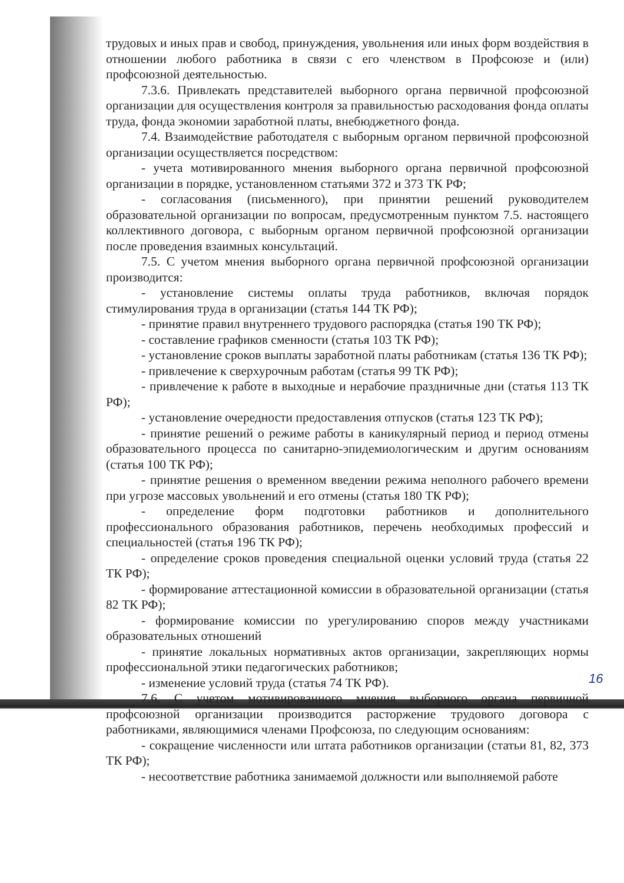трудовых и иных прав и свобод, принуждения, увольнения или иных форм воздействия в отношении любого работника в связи с его членством в Профсоюзе и (или) профсоюзной деятельностью.
7.3.6. Привлекать представителей выборного органа первичной профсоюзной организации для осуществления контроля за правильностью расходования фонда оплаты труда, фонда экономии заработной платы, внебюджетного фонда.
7.4. Взаимодействие работодателя с выборным органом первичной профсоюзной организации осуществляется посредством:
- учета мотивированного мнения выборного органа первичной профсоюзной организации в порядке, установленном статьями 372 и 373 ТК РФ;
- согласования (письменного), при принятии решений руководителем образовательной организации по вопросам, предусмотренным пунктом 7.5. настоящего коллективного договора, с выборным органом первичной профсоюзной организации после проведения взаимных консультаций.
7.5. С учетом мнения выборного органа первичной профсоюзной организации производится:
- установление системы оплаты труда работников, включая порядок стимулирования труда в организации (статья 144 ТК РФ);
- принятие правил внутреннего трудового распорядка (статья 190 ТК РФ);
- составление графиков сменности (статья 103 ТК РФ);
- установление сроков выплаты заработной платы работникам (статья 136 ТК РФ);
- привлечение к сверхурочным работам (статья 99 ТК РФ);
- привлечение к работе в выходные и нерабочие праздничные дни (статья 113 ТК РФ);
- установление очередности предоставления отпусков (статья 123 ТК РФ);
- принятие решений о режиме работы в каникулярный период и период отмены образовательного процесса по санитарно-эпидемиологическим и другим основаниям (статья 100 ТК РФ);
- принятие решения о временном введении режима неполного рабочего времени при угрозе массовых увольнений и его отмены (статья 180 ТК РФ);
- определение форм подготовки работников и дополнительного профессионального образования работников, перечень необходимых профессий и специальностей (статья 196 ТК РФ);
- определение сроков проведения специальной оценки условий труда (статья 22 ТК РФ);
- формирование аттестационной комиссии в образовательной организации (статья 82 ТК РФ);
- формирование комиссии по урегулированию споров между участниками образовательных отношений
- принятие локальных нормативных актов организации, закрепляющих нормы профессиональной этики педагогических работников;
- изменение условий труда (статья 74 ТК РФ).
7.6. С учетом мотивированного мнения выборного органа первичной профсоюзной организации производится расторжение трудового договора с работниками, являющимися членами Профсоюза, по следующим основаниям:
- сокращение численности или штата работников организации (статьи 81, 82, 373 ТК РФ);
- несоответствие работника занимаемой должности или выполняемой работе
16